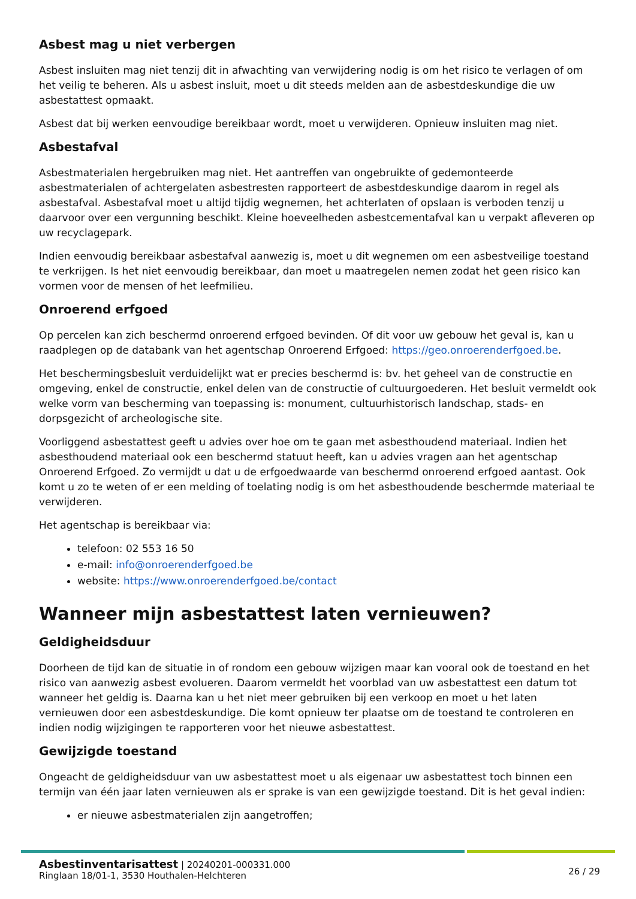Asbest mag u niet verbergen
Asbest insluiten mag niet tenzij dit in afwachting van verwijdering nodig is om het risico te verlagen of om het veilig te beheren. Als u asbest insluit, moet u dit steeds melden aan de asbestdeskundige die uw asbestattest opmaakt.
Asbest dat bij werken eenvoudige bereikbaar wordt, moet u verwijderen. Opnieuw insluiten mag niet.
Asbestafval
Asbestmaterialen hergebruiken mag niet. Het aantreffen van ongebruikte of gedemonteerde asbestmaterialen of achtergelaten asbestresten rapporteert de asbestdeskundige daarom in regel als asbestafval. Asbestafval moet u altijd tijdig wegnemen, het achterlaten of opslaan is verboden tenzij u daarvoor over een vergunning beschikt. Kleine hoeveelheden asbestcementafval kan u verpakt afleveren op uw recyclagepark.
Indien eenvoudig bereikbaar asbestafval aanwezig is, moet u dit wegnemen om een asbestveilige toestand te verkrijgen. Is het niet eenvoudig bereikbaar, dan moet u maatregelen nemen zodat het geen risico kan vormen voor de mensen of het leefmilieu.
Onroerend erfgoed
Op percelen kan zich beschermd onroerend erfgoed bevinden. Of dit voor uw gebouw het geval is, kan u raadplegen op de databank van het agentschap Onroerend Erfgoed: https://geo.onroerenderfgoed.be.
Het beschermingsbesluit verduidelijkt wat er precies beschermd is: bv. het geheel van de constructie en omgeving, enkel de constructie, enkel delen van de constructie of cultuurgoederen. Het besluit vermeldt ook welke vorm van bescherming van toepassing is: monument, cultuurhistorisch landschap, stads- en dorpsgezicht of archeologische site.
Voorliggend asbestattest geeft u advies over hoe om te gaan met asbesthoudend materiaal. Indien het asbesthoudend materiaal ook een beschermd statuut heeft, kan u advies vragen aan het agentschap Onroerend Erfgoed. Zo vermijdt u dat u de erfgoedwaarde van beschermd onroerend erfgoed aantast. Ook komt u zo te weten of er een melding of toelating nodig is om het asbesthoudende beschermde materiaal te verwijderen.
Het agentschap is bereikbaar via:
telefoon: 02 553 16 50
e-mail: info@onroerenderfgoed.be
website: https://www.onroerenderfgoed.be/contact
Wanneer mijn asbestattest laten vernieuwen?
Geldigheidsduur
Doorheen de tijd kan de situatie in of rondom een gebouw wijzigen maar kan vooral ook de toestand en het risico van aanwezig asbest evolueren. Daarom vermeldt het voorblad van uw asbestattest een datum tot wanneer het geldig is. Daarna kan u het niet meer gebruiken bij een verkoop en moet u het laten vernieuwen door een asbestdeskundige. Die komt opnieuw ter plaatse om de toestand te controleren en indien nodig wijzigingen te rapporteren voor het nieuwe asbestattest.
Gewijzigde toestand
Ongeacht de geldigheidsduur van uw asbestattest moet u als eigenaar uw asbestattest toch binnen een termijn van één jaar laten vernieuwen als er sprake is van een gewijzigde toestand. Dit is het geval indien:
er nieuwe asbestmaterialen zijn aangetroffen;
Asbestinventarisattest | 20240201-000331.000
Ringlaan 18/01-1, 3530 Houthalen-Helchteren
26 / 29